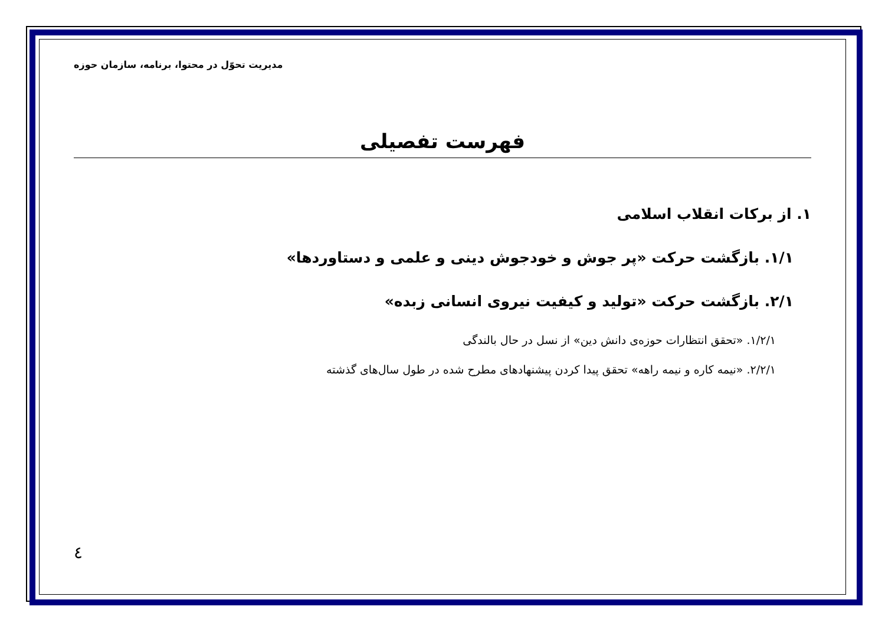مدیریت تحوّل در محتوا، برنامه، سازمان حوزه
فهرست تفصیلی
۱. از برکات انقلاب اسلامی
۱/۱. بازگشت حرکت «پر جوش و خودجوش دینی و علمی و دستاوردها»
۲/۱. بازگشت حرکت «تولید و کیفیت نیروی انسانی زبده»
۱/۲/۱. «تحقق انتظارات حوزه‌ی دانش دین» از نسل در حال بالندگی
۲/۲/۱. «نیمه کاره و نیمه راهه» تحقق پیدا کردن پیشنهادهای مطرح شده در طول سال‌های گذشته
٤